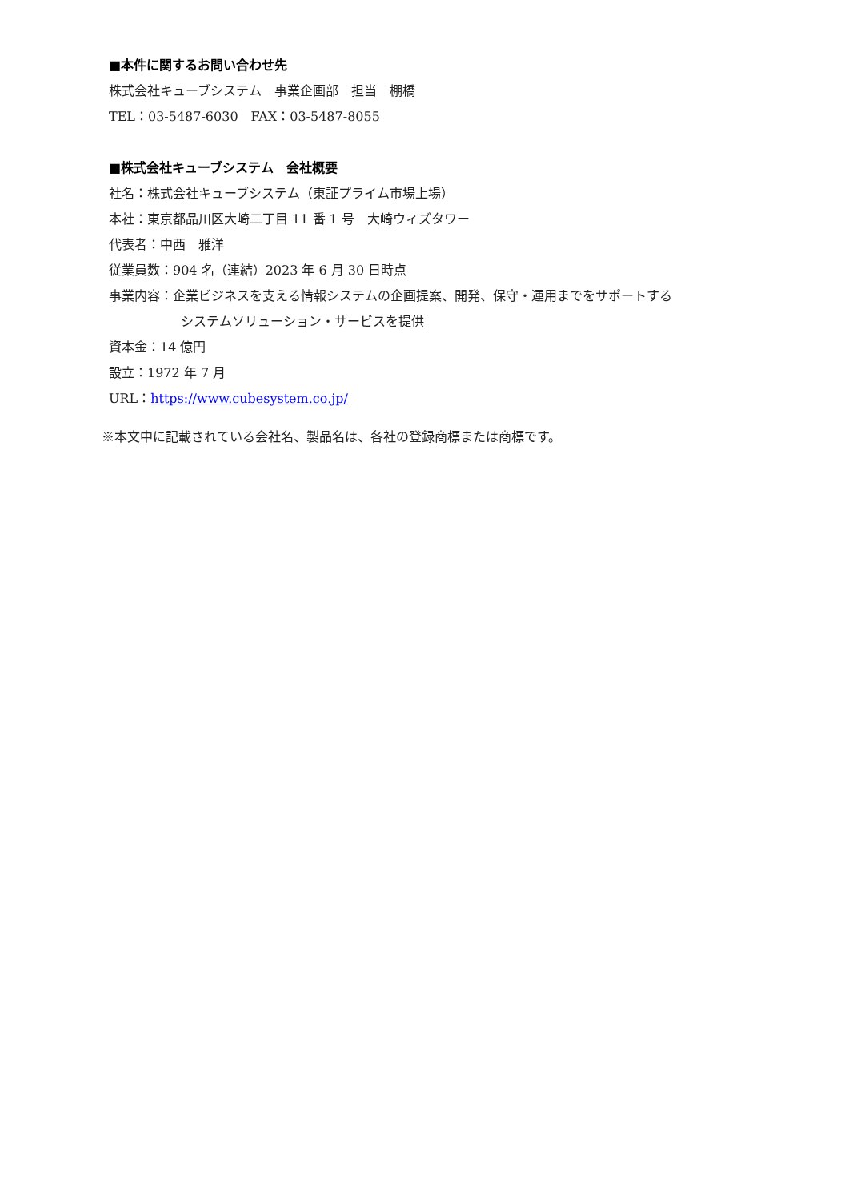■本件に関するお問い合わせ先
株式会社キューブシステム　事業企画部　担当　棚橋
TEL：03-5487-6030　FAX：03-5487-8055
■株式会社キューブシステム　会社概要
社名：株式会社キューブシステム（東証プライム市場上場）
本社：東京都品川区大崎二丁目 11 番 1 号　大崎ウィズタワー
代表者：中西　雅洋
従業員数：904 名（連結）2023 年 6 月 30 日時点
事業内容：企業ビジネスを支える情報システムの企画提案、開発、保守・運用までをサポートする
システムソリューション・サービスを提供
資本金：14 億円
設立：1972 年 7 月
URL：https://www.cubesystem.co.jp/
※本文中に記載されている会社名、製品名は、各社の登録商標または商標です。